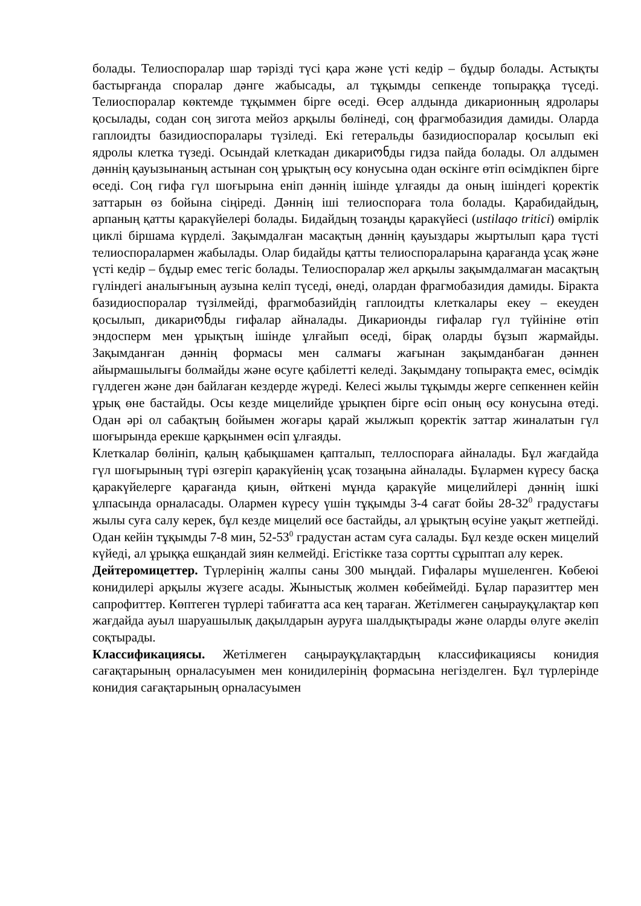болады. Телиоспоралар шар тәрізді түсі қара және үсті кедір – бұдыр болады. Астықты бастырғанда споралар дәнге жабысады, ал тұқымды сепкенде топыраққа түседі. Телиоспоралар көктемде тұқыммен бірге өседі. Өсер алдында дикарионның ядролары қосылады, содан соң зигота мейоз арқылы бөлінеді, соң фрагмобазидия дамиды. Оларда гаплоидты базидиоспоралары түзіледі. Екі гетеральды базидиоспоралар қосылып екі ядролы клетка түзеді. Осындай клеткадан дикариონды гидза пайда болады. Ол алдымен дәннің қауызынаның астынан соң ұрықтың өсу конусына одан өскінге өтіп өсімдікпен бірге өседі. Соң гифа гүл шоғырына еніп дәннің ішінде ұлғаяды да оның ішіндегі қоректік заттарын өз бойына сіңіреді. Дәннің іші телиоспораға тола болады. Қарабидайдың, арпаның қатты қаракүйелері болады. Бидайдың тозаңды қаракүйесі (ustilaqo tritici) өмірлік циклі біршама күрделі. Зақымдалған масақтың дәннің қауыздары жыртылып қара түсті телиоспоралармен жабылады. Олар бидайды қатты телиоспораларына қарағанда ұсақ және үсті кедір – бұдыр емес тегіс болады. Телиоспоралар жел арқылы зақымдалмаған масақтың гүліндегі аналығының аузына келіп түседі, өнеді, олардан фрагмобазидия дамиды. Біракта базидиоспоралар түзілмейді, фрагмобазийдің гаплоидты клеткалары екеу – екеуден қосылып, дикариონды гифалар айналады. Дикарионды гифалар гүл түйініне өтіп эндосперм мен ұрықтың ішінде ұлғайып өседі, бірақ оларды бұзып жармайды. Зақымданған дәннің формасы мен салмағы жағынан зақымданбаған дәннен айырмашылығы болмайды және өсуге қабілетті келеді. Зақымдану топырақта емес, өсімдік гүлдеген және дән байлаған кездерде жүреді. Келесі жылы тұқымды жерге сепкеннен кейін ұрық өне бастайды. Осы кезде мицелийде ұрықпен бірге өсіп оның өсу конусына өтеді. Одан әрі ол сабақтың бойымен жоғары қарай жылжып қоректік заттар жиналатын гүл шоғырында ерекше қарқынмен өсіп ұлғаяды.
Клеткалар бөлініп, қалың қабықшамен қапталып, теллоспораға айналады. Бұл жағдайда гүл шоғырының түрі өзгеріп қаракүйенің ұсақ тозаңына айналады. Бұлармен күресу басқа қаракүйелерге қарағанда қиын, өйткені мұнда қаракүйе мицелийлері дәннің ішкі ұлпасында орналасады. Олармен күресу үшін тұқымды 3-4 сағат бойы 28-32<sup>0</sup> градустағы жылы суға салу керек, бұл кезде мицелий өсе бастайды, ал ұрықтың өсуіне уақыт жетпейді. Одан кейін тұқымды 7-8 мин, 52-53<sup>0</sup> градустан астам суға салады. Бұл кезде өскен мицелий күйеді, ал ұрыққа ешқандай зиян келмейді. Егістікке таза сортты сұрыптап алу керек.
Дейтеромицеттер. Түрлерінің жалпы саны 300 мыңдай. Гифалары мүшеленген. Көбеюі конидилері арқылы жүзеге асады. Жыныстық жолмен көбеймейді. Бұлар паразиттер мен сапрофиттер. Көптеген түрлері табиғатта аса кең тараған. Жетілмеген саңырауқұлақтар көп жағдайда ауыл шаруашылық дақылдарын ауруға шалдықтырады және оларды өлуге әкеліп соқтырады.
Классификациясы. Жетілмеген саңырауқұлақтардың классификациясы конидия сағақтарының орналасуымен мен конидилерінің формасына негізделген. Бұл түрлерінде конидия сағақтарының орналасуымен